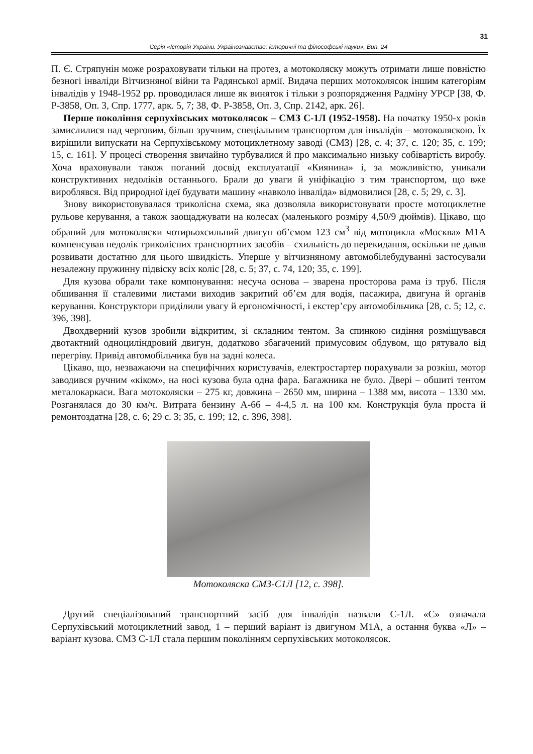31
Серія «Історія України. Українознавство: історичні та філософські науки», Вип. 24
П. Є. Стряпунін може розраховувати тільки на протез, а мотоколяску можуть отримати лише повністю безногі інваліди Вітчизняної війни та Радянської армії. Видача перших мотоколясок іншим категоріям інвалідів у 1948-1952 рр. проводилася лише як виняток і тільки з розпорядження Радміну УРСР [38, Ф. Р-3858, Оп. 3, Спр. 1777, арк. 5, 7; 38, Ф. Р-3858, Оп. 3, Спр. 2142, арк. 26].
Перше покоління серпухівських мотоколясок – СМЗ С-1Л (1952-1958). На початку 1950-х років замислилися над черговим, більш зручним, спеціальним транспортом для інвалідів – мотоколяскою. Їх вирішили випускати на Серпухівському мотоциклетному заводі (СМЗ) [28, с. 4; 37, с. 120; 35, с. 199; 15, с. 161]. У процесі створення звичайно турбувалися й про максимально низьку собівартість виробу. Хоча враховували також поганий досвід експлуатації «Киянина» і, за можливістю, уникали конструктивних недоліків останнього. Брали до уваги й уніфікацію з тим транспортом, що вже вироблявся. Від природної ідеї будувати машину «навколо інваліда» відмовилися [28, с. 5; 29, с. 3].
Знову використовувалася триколісна схема, яка дозволяла використовувати просте мотоциклетне рульове керування, а також заощаджувати на колесах (маленького розміру 4,50/9 дюймів). Цікаво, що обраний для мотоколяски чотирьохсильний двигун об’ємом 123 см<sup>3</sup> від мотоцикла «Москва» М1А компенсував недолік триколісних транспортних засобів – схильність до перекидання, оскільки не давав розвивати достатню для цього швидкість. Уперше у вітчизняному автомобілебудуванні застосували незалежну пружинну підвіску всіх коліс [28, с. 5; 37, с. 74, 120; 35, с. 199].
Для кузова обрали таке компонування: несуча основа – зварена просторова рама із труб. Після обшивання її сталевими листами виходив закритий об’єм для водія, пасажира, двигуна й органів керування. Конструктори приділили увагу й ергономічності, і екстер’єру автомобільчика [28, с. 5; 12, с. 396, 398].
Двохдверний кузов зробили відкритим, зі складним тентом. За спинкою сидіння розміщувався двотактний одноциліндровий двигун, додатково збагачений примусовим обдувом, що рятувало від перегріву. Привід автомобільчика був на задні колеса.
Цікаво, що, незважаючи на специфічних користувачів, електростартер порахували за розкіш, мотор заводився ручним «кіком», на носі кузова була одна фара. Багажника не було. Двері – обшиті тентом металокаркаси. Вага мотоколяски – 275 кг, довжина – 2650 мм, ширина – 1388 мм, висота – 1330 мм. Розганялася до 30 км/ч. Витрата бензину А-66 – 4-4,5 л. на 100 км. Конструкція була проста й ремонтоздатна [28, с. 6; 29 с. 3; 35, с. 199; 12, с. 396, 398].
Мотоколяска СМЗ-С1Л [12, с. 398].
Другий спеціалізований транспортний засіб для інвалідів назвали С-1Л. «С» означала Серпухівський мотоциклетний завод, 1 – перший варіант із двигуном М1А, а остання буква «Л» – варіант кузова. СМЗ С-1Л стала першим поколінням серпухівських мотоколясок.